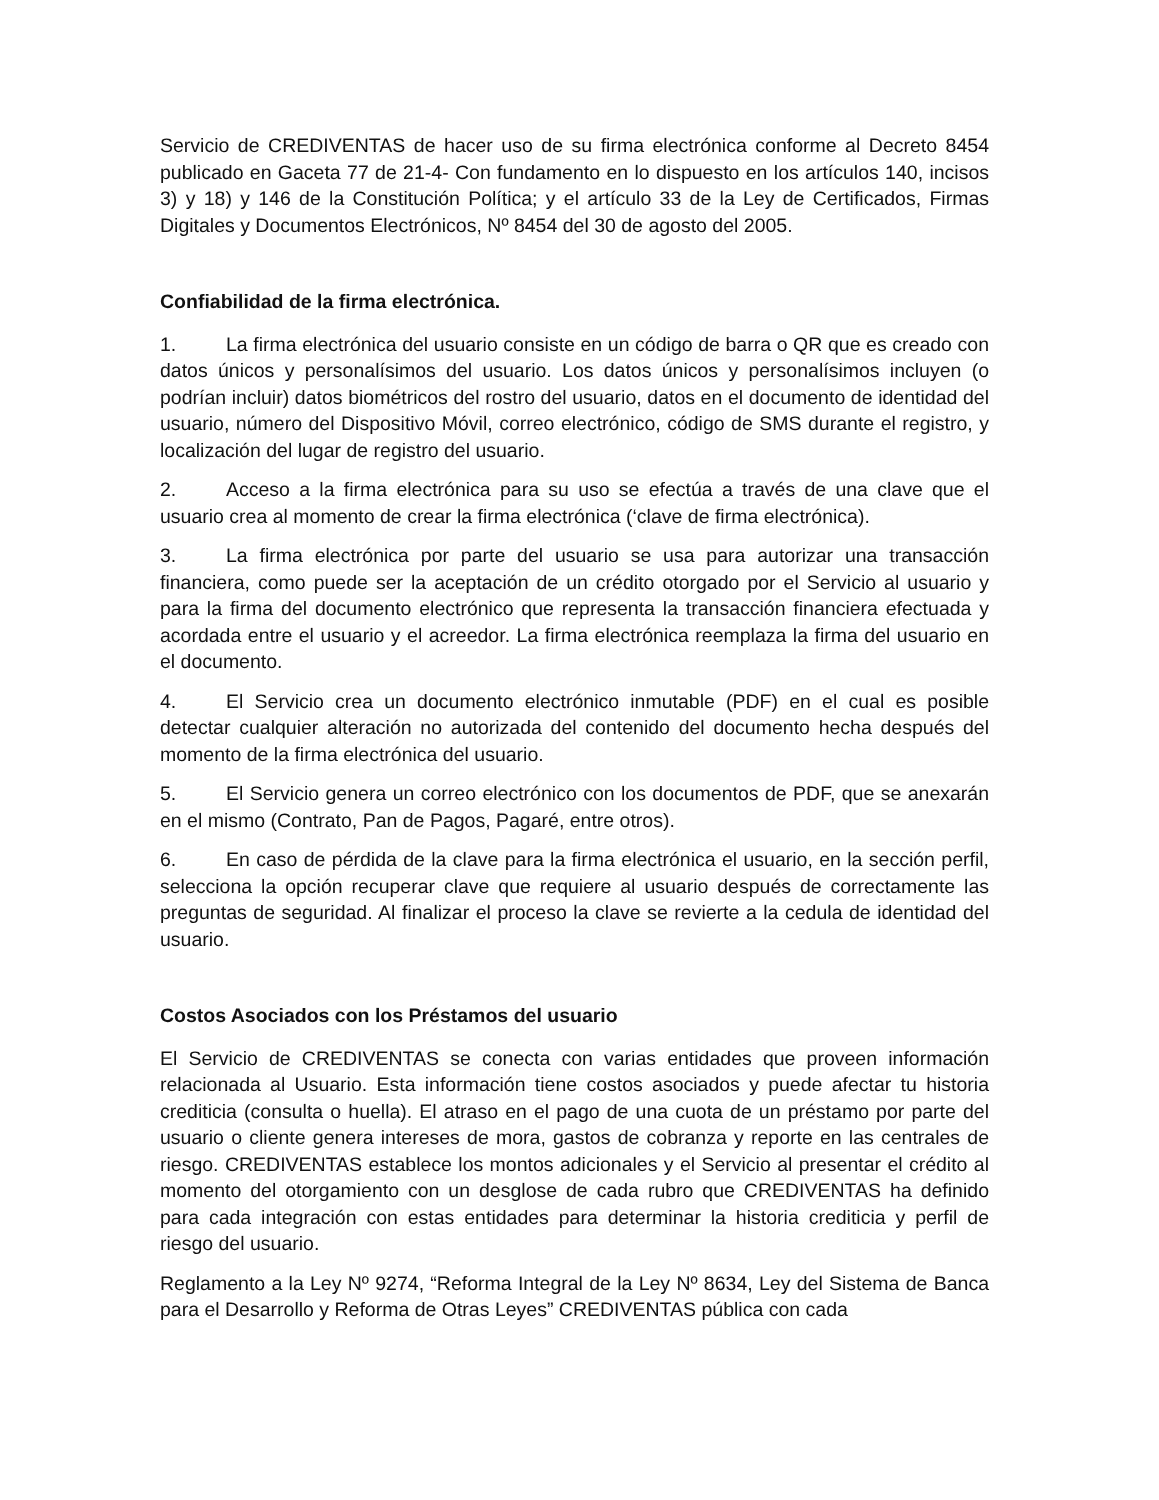Servicio de CREDIVENTAS de hacer uso de su firma electrónica conforme al Decreto 8454 publicado en Gaceta 77 de 21-4- Con fundamento en lo dispuesto en los artículos 140, incisos 3) y 18) y 146 de la Constitución Política; y el artículo 33 de la Ley de Certificados, Firmas Digitales y Documentos Electrónicos, Nº 8454 del 30 de agosto del 2005.
Confiabilidad de la firma electrónica.
1. La firma electrónica del usuario consiste en un código de barra o QR que es creado con datos únicos y personalísimos del usuario. Los datos únicos y personalísimos incluyen (o podrían incluir) datos biométricos del rostro del usuario, datos en el documento de identidad del usuario, número del Dispositivo Móvil, correo electrónico, código de SMS durante el registro, y localización del lugar de registro del usuario.
2. Acceso a la firma electrónica para su uso se efectúa a través de una clave que el usuario crea al momento de crear la firma electrónica (‘clave de firma electrónica).
3. La firma electrónica por parte del usuario se usa para autorizar una transacción financiera, como puede ser la aceptación de un crédito otorgado por el Servicio al usuario y para la firma del documento electrónico que representa la transacción financiera efectuada y acordada entre el usuario y el acreedor. La firma electrónica reemplaza la firma del usuario en el documento.
4. El Servicio crea un documento electrónico inmutable (PDF) en el cual es posible detectar cualquier alteración no autorizada del contenido del documento hecha después del momento de la firma electrónica del usuario.
5. El Servicio genera un correo electrónico con los documentos de PDF, que se anexarán en el mismo (Contrato, Pan de Pagos, Pagaré, entre otros).
6. En caso de pérdida de la clave para la firma electrónica el usuario, en la sección perfil, selecciona la opción recuperar clave que requiere al usuario después de correctamente las preguntas de seguridad. Al finalizar el proceso la clave se revierte a la cedula de identidad del usuario.
Costos Asociados con los Préstamos del usuario
El Servicio de CREDIVENTAS se conecta con varias entidades que proveen información relacionada al Usuario. Esta información tiene costos asociados y puede afectar tu historia crediticia (consulta o huella). El atraso en el pago de una cuota de un préstamo por parte del usuario o cliente genera intereses de mora, gastos de cobranza y reporte en las centrales de riesgo. CREDIVENTAS establece los montos adicionales y el Servicio al presentar el crédito al momento del otorgamiento con un desglose de cada rubro que CREDIVENTAS ha definido para cada integración con estas entidades para determinar la historia crediticia y perfil de riesgo del usuario.
Reglamento a la Ley Nº 9274, “Reforma Integral de la Ley Nº 8634, Ley del Sistema de Banca para el Desarrollo y Reforma de Otras Leyes” CREDIVENTAS pública con cada